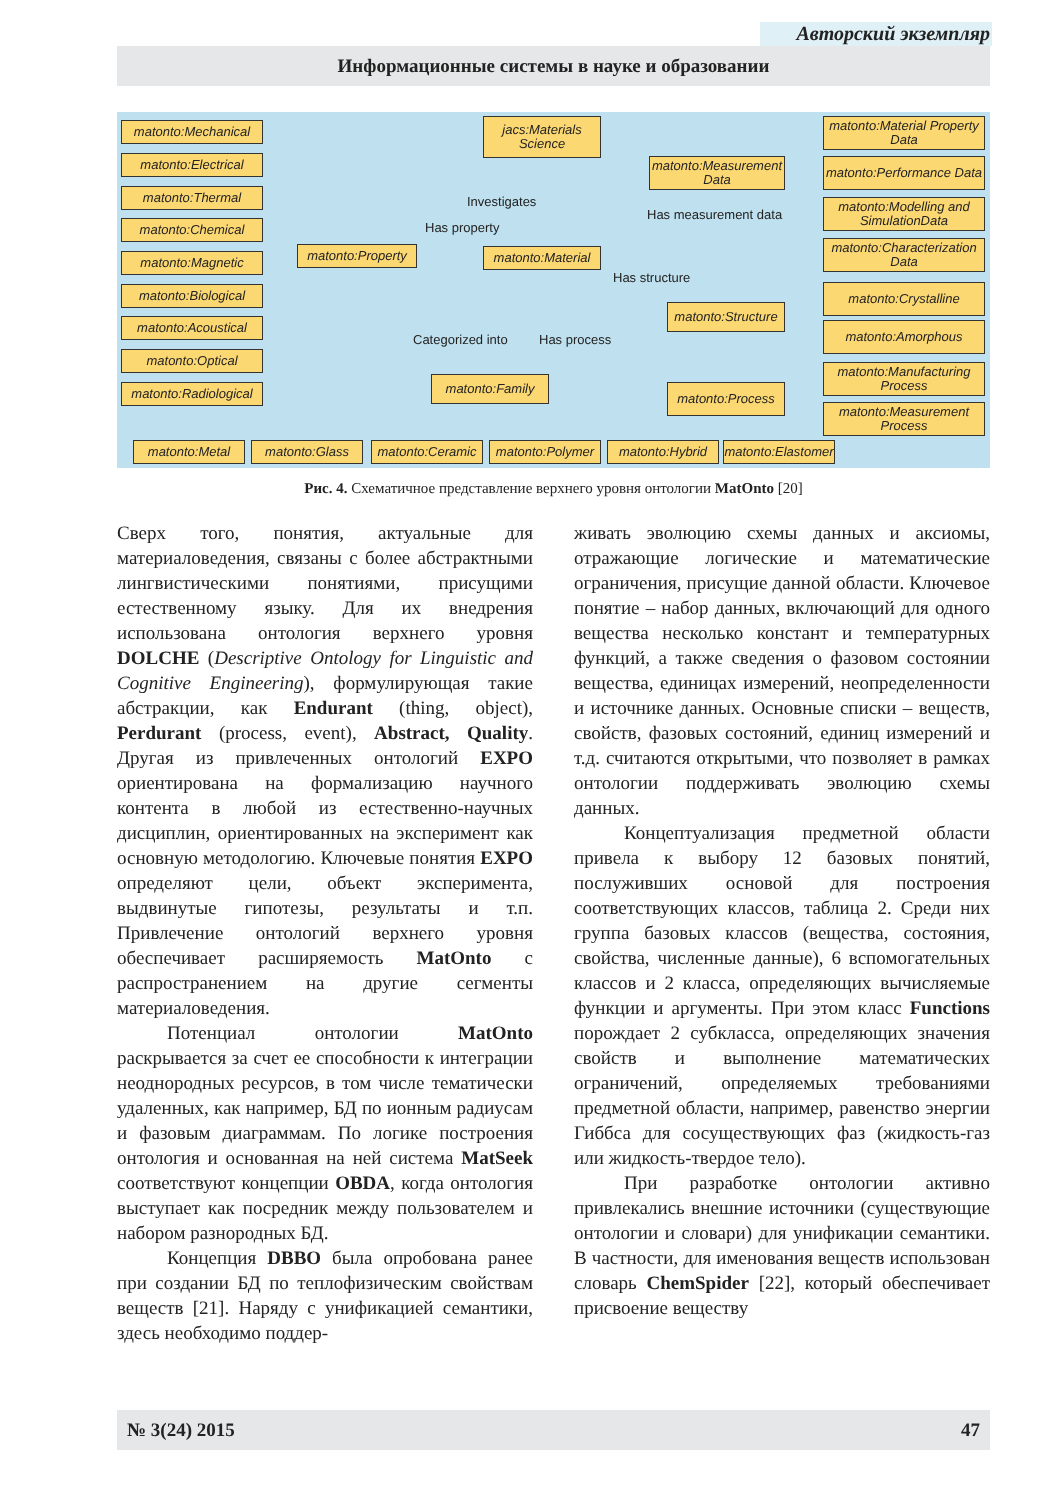Авторский экземпляр
Информационные системы в науке и образовании
matonto:Mechanical
matonto:Electrical
matonto:Thermal
matonto:Chemical
matonto:Magnetic
matonto:Biological
matonto:Acoustical
matonto:Optical
matonto:Radiological
matonto:Property
jacs:Materials Science
Investigates
Has property
matonto:Material
matonto:Measurement Data
Has measurement data
Has structure
Categorized into Has process
matonto:Structure
matonto:Family
matonto:Process
matonto:Material Property Data
matonto:Performance Data
matonto:Modelling and SimulationData
matonto:Characterization Data
matonto:Crystalline
matonto:Amorphous
matonto:Manufacturing Process
matonto:Measurement Process
matonto:Metal matonto:Glass
matonto:Ceramic
matonto:Polymer
matonto:Hybrid
matonto:Elastomer
Рис. 4. Схематичное представление верхнего уровня онтологии MatOnto [20]
Сверх того, понятия, актуальные для материаловедения, связаны с более абстрактными лингвистическими понятиями, присущими естественному языку. Для их внедрения использована онтология верхнего уровня DOLCHE (Descriptive Ontology for Linguistic and Cognitive Engineering), формулирующая такие абстракции, как Endurant (thing, object), Perdurant (process, event), Abstract, Quality. Другая из привлеченных онтологий EXPO ориентирована на формализацию научного контента в любой из естественно-научных дисциплин, ориентированных на эксперимент как основную методологию. Ключевые понятия EXPO определяют цели, объект эксперимента, выдвинутые гипотезы, результаты и т.п. Привлечение онтологий верхнего уровня обеспечивает расширяемость MatOnto с распространением на другие сегменты материаловедения.
Потенциал онтологии MatOnto раскрывается за счет ее способности к интеграции неоднородных ресурсов, в том числе тематически удаленных, как например, БД по ионным радиусам и фазовым диаграммам. По логике построения онтология и основанная на ней система MatSeek соответствуют концепции OBDA, когда онтология выступает как посредник между пользователем и набором разнородных БД.
Концепция DBBO была опробована ранее при создании БД по теплофизическим свойствам веществ [21]. Наряду с унификацией семантики, здесь необходимо поддер-
живать эволюцию схемы данных и аксиомы, отражающие логические и математические ограничения, присущие данной области. Ключевое понятие – набор данных, включающий для одного вещества несколько констант и температурных функций, а также сведения о фазовом состоянии вещества, единицах измерений, неопределенности и источнике данных. Основные списки – веществ, свойств, фазовых состояний, единиц измерений и т.д. считаются открытыми, что позволяет в рамках онтологии поддерживать эволюцию схемы данных.
Концептуализация предметной области привела к выбору 12 базовых понятий, послуживших основой для построения соответствующих классов, таблица 2. Среди них группа базовых классов (вещества, состояния, свойства, численные данные), 6 вспомогательных классов и 2 класса, определяющих вычисляемые функции и аргументы. При этом класс Functions порождает 2 субкласса, определяющих значения свойств и выполнение математических ограничений, определяемых требованиями предметной области, например, равенство энергии Гиббса для сосуществующих фаз (жидкость-газ или жидкость-твердое тело).
При разработке онтологии активно привлекались внешние источники (существующие онтологии и словари) для унификации семантики. В частности, для именования веществ использован словарь ChemSpider [22], который обеспечивает присвоение веществу
№ 3(24) 2015 47